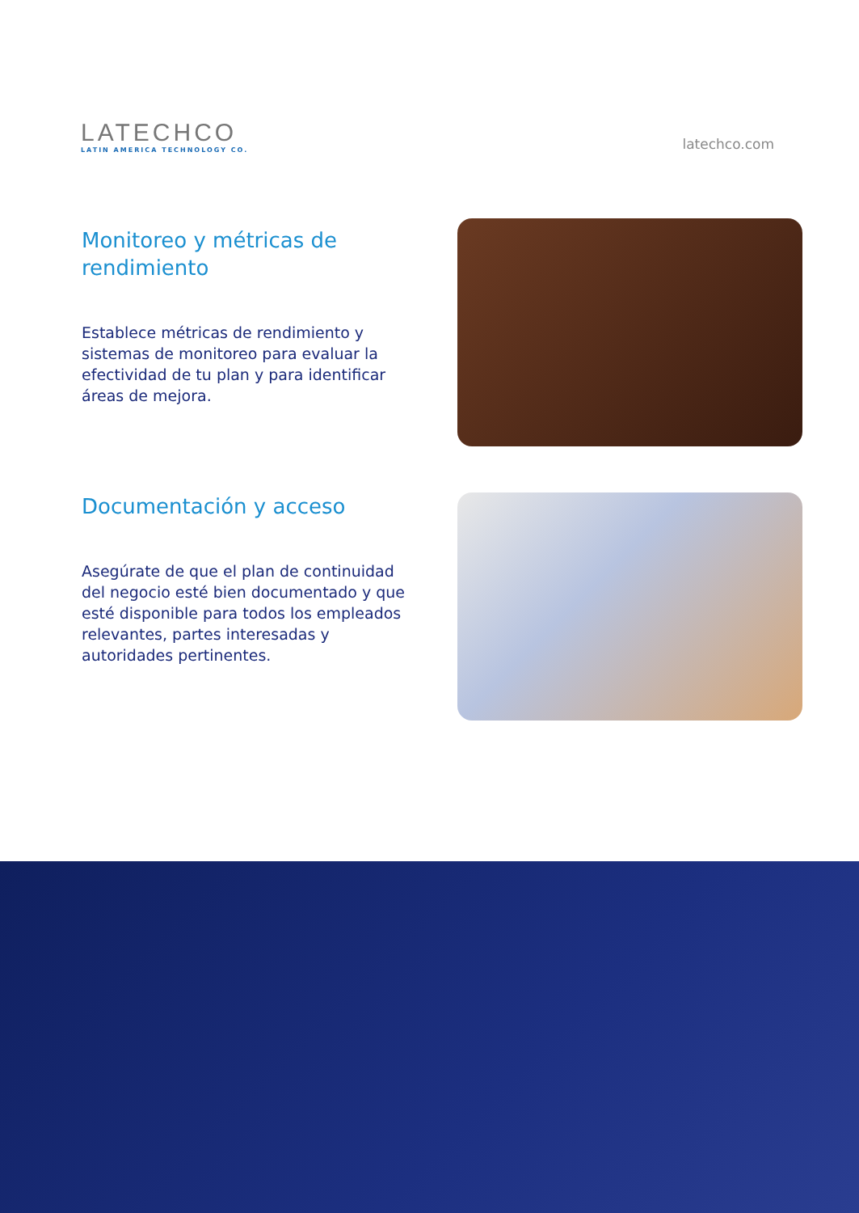LATECHCO
LATIN AMERICA TECHNOLOGY CO.
latechco.com
Monitoreo y métricas de rendimiento
Establece métricas de rendimiento y sistemas de monitoreo para evaluar la efectividad de tu plan y para identificar áreas de mejora.
Documentación y acceso
Asegúrate de que el plan de continuidad del negocio esté bien documentado y que esté disponible para todos los empleados relevantes, partes interesadas y autoridades pertinentes.